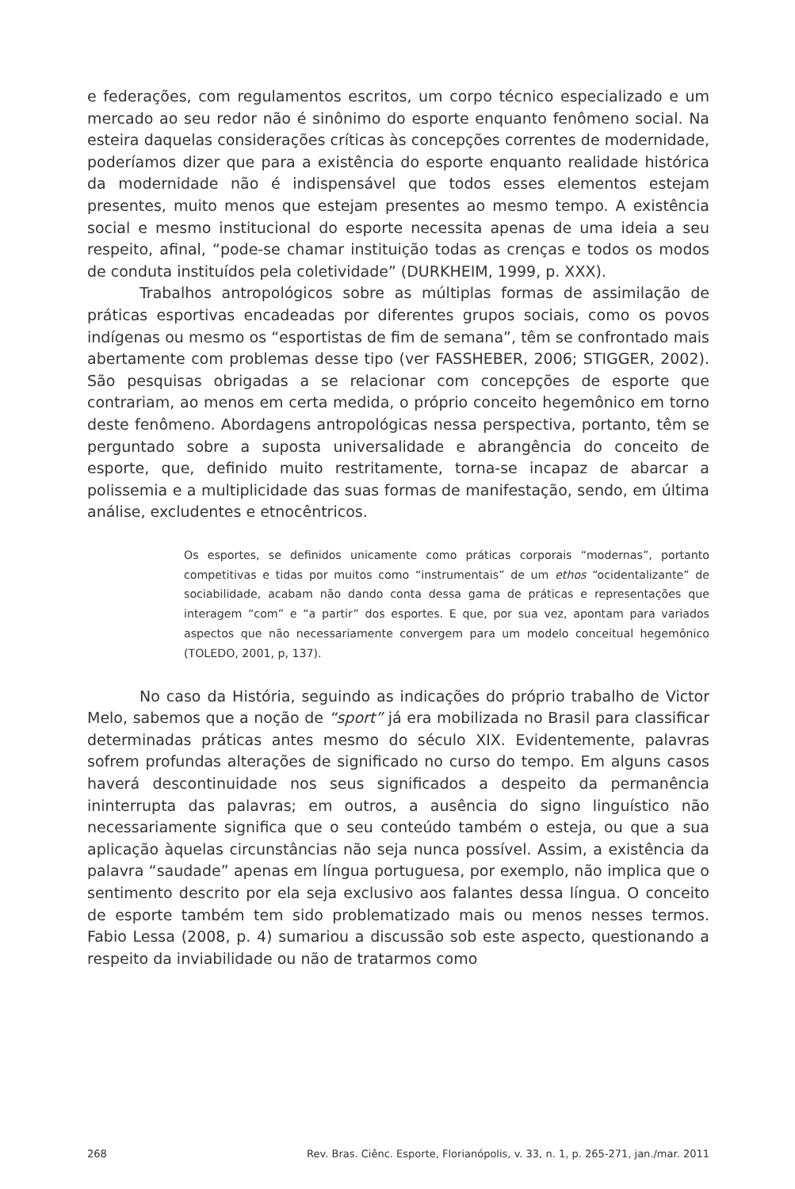e federações, com regulamentos escritos, um corpo técnico especializado e um mercado ao seu redor não é sinônimo do esporte enquanto fenômeno social. Na esteira daquelas considerações críticas às concepções correntes de modernidade, poderíamos dizer que para a existência do esporte enquanto realidade histórica da modernidade não é indispensável que todos esses elementos estejam presentes, muito menos que estejam presentes ao mesmo tempo. A existência social e mesmo institucional do esporte necessita apenas de uma ideia a seu respeito, afinal, “pode-se chamar instituição todas as crenças e todos os modos de conduta instituídos pela coletividade” (DURKHEIM, 1999, p. XXX).
Trabalhos antropológicos sobre as múltiplas formas de assimilação de práticas esportivas encadeadas por diferentes grupos sociais, como os povos indígenas ou mesmo os “esportistas de fim de semana”, têm se confrontado mais abertamente com problemas desse tipo (ver FASSHEBER, 2006; STIGGER, 2002). São pesquisas obrigadas a se relacionar com concepções de esporte que contrariam, ao menos em certa medida, o próprio conceito hegemônico em torno deste fenômeno. Abordagens antropológicas nessa perspectiva, portanto, têm se perguntado sobre a suposta universalidade e abrangência do conceito de esporte, que, definido muito restritamente, torna-se incapaz de abarcar a polissemia e a multiplicidade das suas formas de manifestação, sendo, em última análise, excludentes e etnocêntricos.
Os esportes, se definidos unicamente como práticas corporais “modernas”, portanto competitivas e tidas por muitos como “instrumentais” de um ethos “ocidentalizante” de sociabilidade, acabam não dando conta dessa gama de práticas e representações que interagem “com” e “a partir” dos esportes. E que, por sua vez, apontam para variados aspectos que não necessariamente convergem para um modelo conceitual hegemônico (TOLEDO, 2001, p, 137).
No caso da História, seguindo as indicações do próprio trabalho de Victor Melo, sabemos que a noção de “sport” já era mobilizada no Brasil para classificar determinadas práticas antes mesmo do século XIX. Evidentemente, palavras sofrem profundas alterações de significado no curso do tempo. Em alguns casos haverá descontinuidade nos seus significados a despeito da permanência ininterrupta das palavras; em outros, a ausência do signo linguístico não necessariamente significa que o seu conteúdo também o esteja, ou que a sua aplicação àquelas circunstâncias não seja nunca possível. Assim, a existência da palavra “saudade” apenas em língua portuguesa, por exemplo, não implica que o sentimento descrito por ela seja exclusivo aos falantes dessa língua. O conceito de esporte também tem sido problematizado mais ou menos nesses termos. Fabio Lessa (2008, p. 4) sumariou a discussão sob este aspecto, questionando a respeito da inviabilidade ou não de tratarmos como
268 Rev. Bras. Ciênc. Esporte, Florianópolis, v. 33, n. 1, p. 265-271, jan./mar. 2011